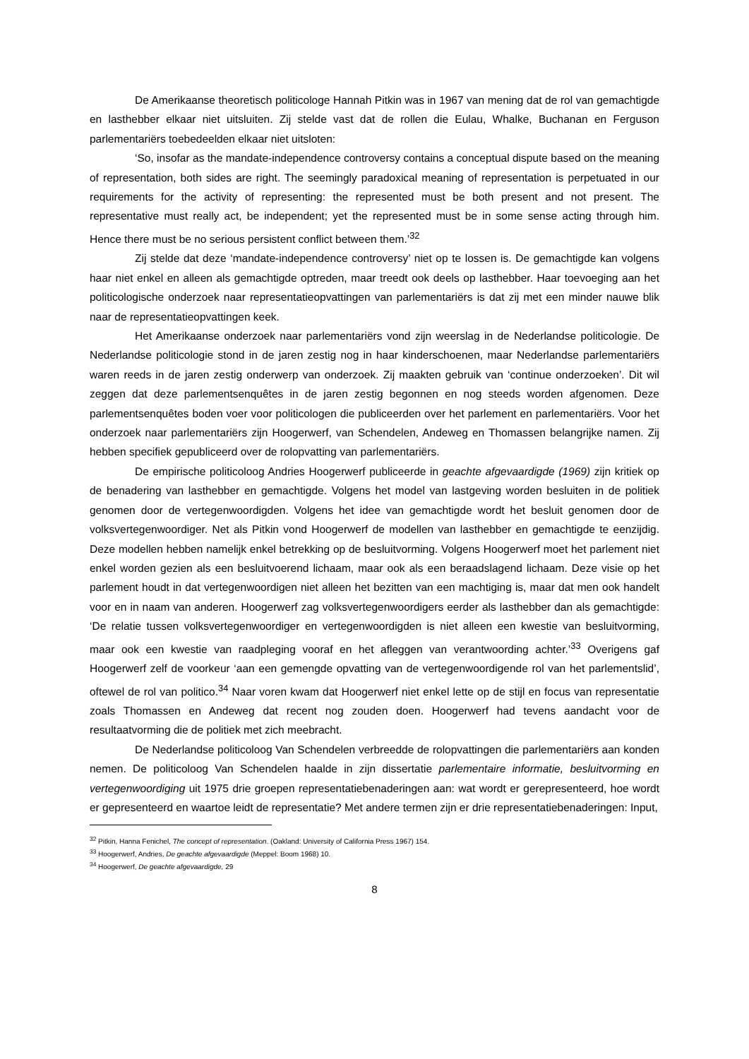De Amerikaanse theoretisch politicologe Hannah Pitkin was in 1967 van mening dat de rol van gemachtigde en lasthebber elkaar niet uitsluiten. Zij stelde vast dat de rollen die Eulau, Whalke, Buchanan en Ferguson parlementariërs toebedeelden elkaar niet uitsloten:
‘So, insofar as the mandate-independence controversy contains a conceptual dispute based on the meaning of representation, both sides are right. The seemingly paradoxical meaning of representation is perpetuated in our requirements for the activity of representing: the represented must be both present and not present. The representative must really act, be independent; yet the represented must be in some sense acting through him. Hence there must be no serious persistent conflict between them.’<sup>32</sup>
Zij stelde dat deze ‘mandate-independence controversy’ niet op te lossen is. De gemachtigde kan volgens haar niet enkel en alleen als gemachtigde optreden, maar treedt ook deels op lasthebber. Haar toevoeging aan het politicologische onderzoek naar representatieopvattingen van parlementariërs is dat zij met een minder nauwe blik naar de representatieopvattingen keek.
Het Amerikaanse onderzoek naar parlementariërs vond zijn weerslag in de Nederlandse politicologie. De Nederlandse politicologie stond in de jaren zestig nog in haar kinderschoenen, maar Nederlandse parlementariërs waren reeds in de jaren zestig onderwerp van onderzoek. Zij maakten gebruik van ‘continue onderzoeken’. Dit wil zeggen dat deze parlementsenquêtes in de jaren zestig begonnen en nog steeds worden afgenomen. Deze parlementsenquêtes boden voer voor politicologen die publiceerden over het parlement en parlementariërs. Voor het onderzoek naar parlementariërs zijn Hoogerwerf, van Schendelen, Andeweg en Thomassen belangrijke namen. Zij hebben specifiek gepubliceerd over de rolopvatting van parlementariërs.
De empirische politicoloog Andries Hoogerwerf publiceerde in geachte afgevaardigde (1969) zijn kritiek op de benadering van lasthebber en gemachtigde. Volgens het model van lastgeving worden besluiten in de politiek genomen door de vertegenwoordigden. Volgens het idee van gemachtigde wordt het besluit genomen door de volksvertegenwoordiger. Net als Pitkin vond Hoogerwerf de modellen van lasthebber en gemachtigde te eenzijdig. Deze modellen hebben namelijk enkel betrekking op de besluitvorming. Volgens Hoogerwerf moet het parlement niet enkel worden gezien als een besluitvoerend lichaam, maar ook als een beraadslagend lichaam. Deze visie op het parlement houdt in dat vertegenwoordigen niet alleen het bezitten van een machtiging is, maar dat men ook handelt voor en in naam van anderen. Hoogerwerf zag volksvertegenwoordigers eerder als lasthebber dan als gemachtigde: ‘De relatie tussen volksvertegenwoordiger en vertegenwoordigden is niet alleen een kwestie van besluitvorming, maar ook een kwestie van raadpleging vooraf en het afleggen van verantwoording achter.’<sup>33</sup> Overigens gaf Hoogerwerf zelf de voorkeur ‘aan een gemengde opvatting van de vertegenwoordigende rol van het parlementslid’, oftewel de rol van politico.<sup>34</sup> Naar voren kwam dat Hoogerwerf niet enkel lette op de stijl en focus van representatie zoals Thomassen en Andeweg dat recent nog zouden doen. Hoogerwerf had tevens aandacht voor de resultaatvorming die de politiek met zich meebracht.
De Nederlandse politicoloog Van Schendelen verbreedde de rolopvattingen die parlementariërs aan konden nemen. De politicoloog Van Schendelen haalde in zijn dissertatie parlementaire informatie, besluitvorming en vertegenwoordiging uit 1975 drie groepen representatiebenaderingen aan: wat wordt er gerepresenteerd, hoe wordt er gepresenteerd en waartoe leidt de representatie? Met andere termen zijn er drie representatiebenaderingen: Input,
<sup>32</sup> Pitkin, Hanna Fenichel, The concept of representation. (Oakland: University of California Press 1967) 154.
<sup>33</sup> Hoogerwerf, Andries, De geachte afgevaardigde (Meppel: Boom 1968) 10.
<sup>34</sup> Hoogerwerf, De geachte afgevaardigde, 29
8